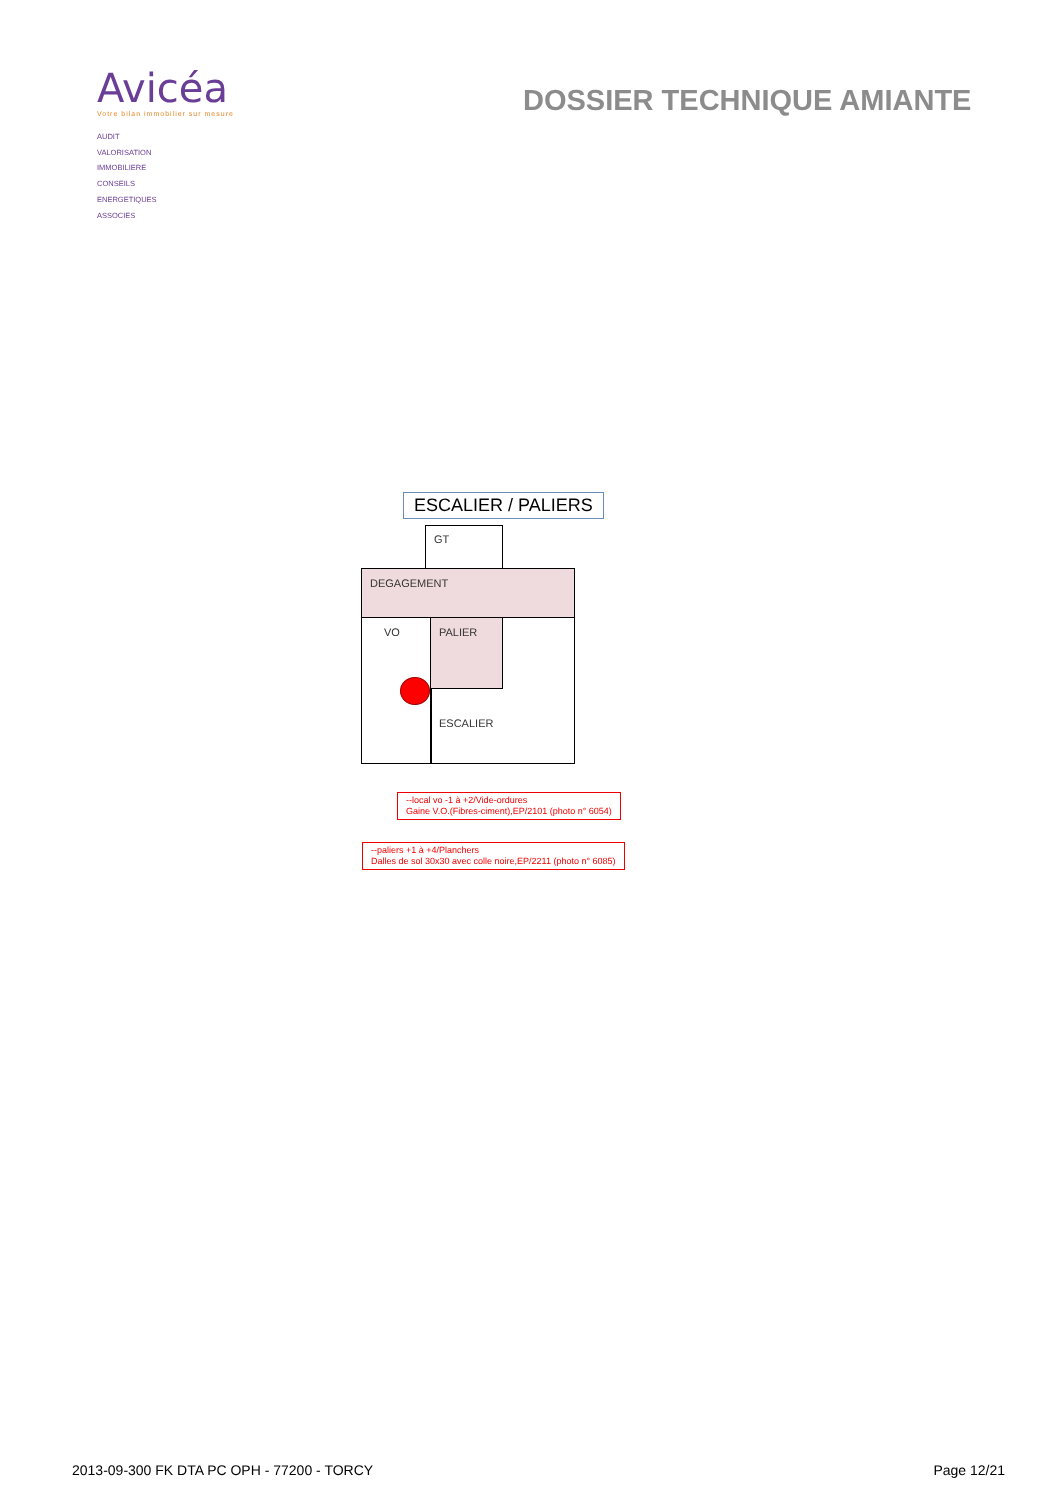Avicéa
Votre bilan immobilier sur mesure
AUDIT
VALORISATION
IMMOBILIERE
CONSEILS
ENERGETIQUES
ASSOCIES
DOSSIER TECHNIQUE AMIANTE
ESCALIER / PALIERS
GT
DEGAGEMENT
VO PALIER
ESCALIER
--local vo -1 à +2/Vide-ordures
Gaine V.O.(Fibres-ciment),EP/2101 (photo n° 6054)
--paliers +1 à +4/Planchers
Dalles de sol 30x30 avec colle noire,EP/2211 (photo n° 6085)
2013-09-300 FK DTA PC OPH - 77200 - TORCY Page 12/21